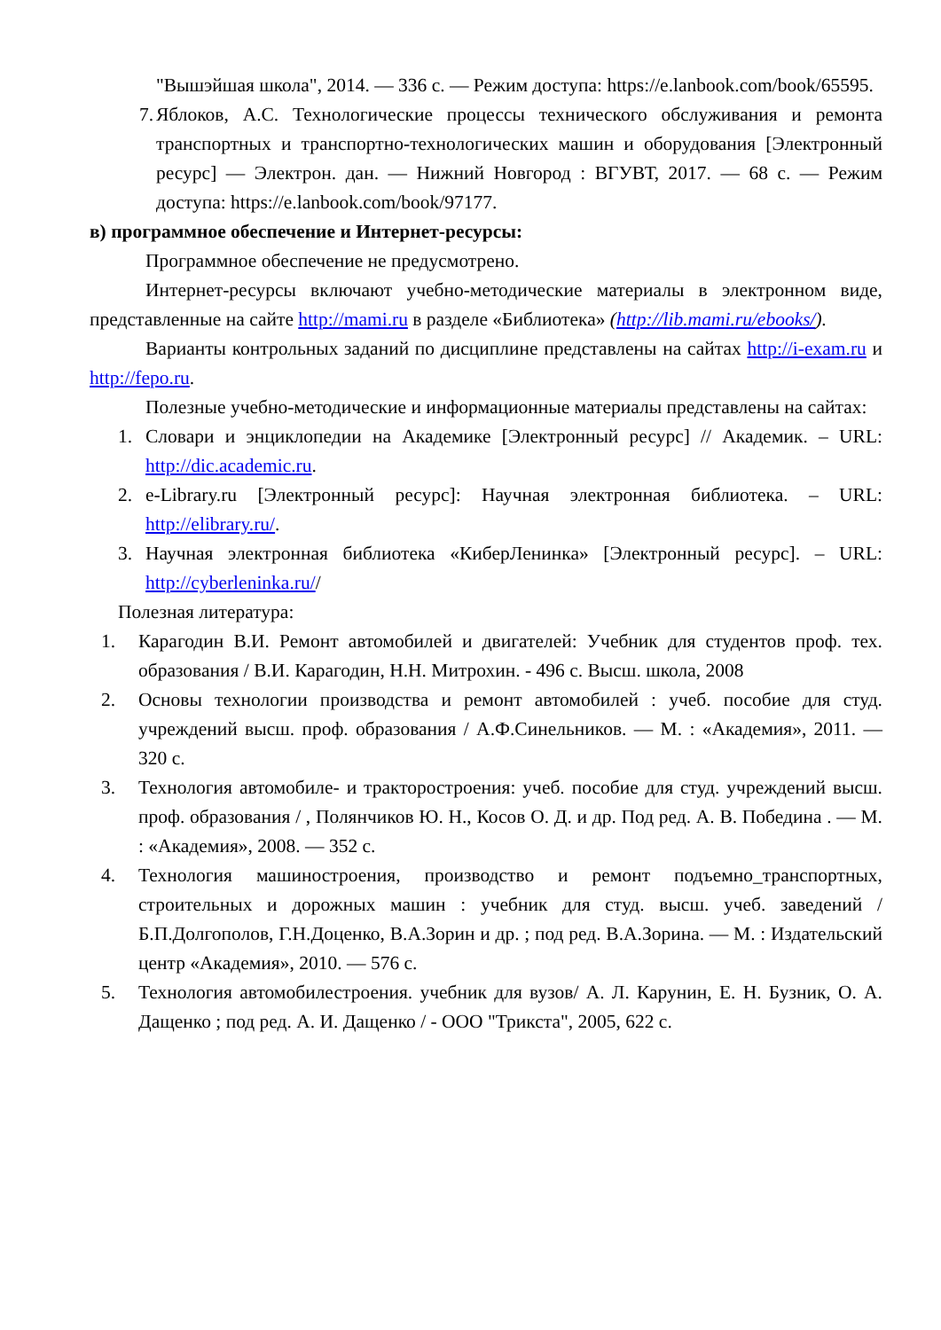"Вышэйшая школа", 2014. — 336 с. — Режим доступа: https://e.lanbook.com/book/65595.
7. Яблоков, А.С. Технологические процессы технического обслуживания и ремонта транспортных и транспортно-технологических машин и оборудования [Электронный ресурс] — Электрон. дан. — Нижний Новгород : ВГУВТ, 2017. — 68 с. — Режим доступа: https://e.lanbook.com/book/97177.
в) программное обеспечение и Интернет-ресурсы:
Программное обеспечение не предусмотрено.
Интернет-ресурсы включают учебно-методические материалы в электронном виде, представленные на сайте http://mami.ru в разделе «Библиотека» (http://lib.mami.ru/ebooks/).
Варианты контрольных заданий по дисциплине представлены на сайтах http://i-exam.ru и http://fepo.ru.
Полезные учебно-методические и информационные материалы представлены на сайтах:
1. Словари и энциклопедии на Академике [Электронный ресурс] // Академик. – URL: http://dic.academic.ru.
2. e-Library.ru [Электронный ресурс]: Научная электронная библиотека. – URL: http://elibrary.ru/.
3. Научная электронная библиотека «КиберЛенинка» [Электронный ресурс]. – URL: http://cyberleninka.ru//
Полезная литература:
1. Карагодин В.И. Ремонт автомобилей и двигателей: Учебник для студентов проф. тех. образования / В.И. Карагодин, Н.Н. Митрохин. - 496 с. Высш. школа, 2008
2. Основы технологии производства и ремонт автомобилей : учеб. пособие для студ. учреждений высш. проф. образования / А.Ф.Синельников. — М. : «Академия», 2011. — 320 с.
3. Технология автомобиле- и тракторостроения: учеб. пособие для студ. учреждений высш. проф. образования / , Полянчиков Ю. Н., Косов О. Д. и др. Под ред. А. В. Победина . — М. : «Академия», 2008. — 352 с.
4. Технология машиностроения, производство и ремонт подъемно_транспортных, строительных и дорожных машин : учебник для студ. высш. учеб. заведений / Б.П.Долгополов, Г.Н.Доценко, В.А.Зорин и др. ; под ред. В.А.Зорина. — М. : Издательский центр «Академия», 2010. — 576 с.
5. Технология автомобилестроения. учебник для вузов/ А. Л. Карунин, Е. Н. Бузник, О. А. Дащенко ; под ред. А. И. Дащенко / - ООО "Трикста", 2005, 622 с.